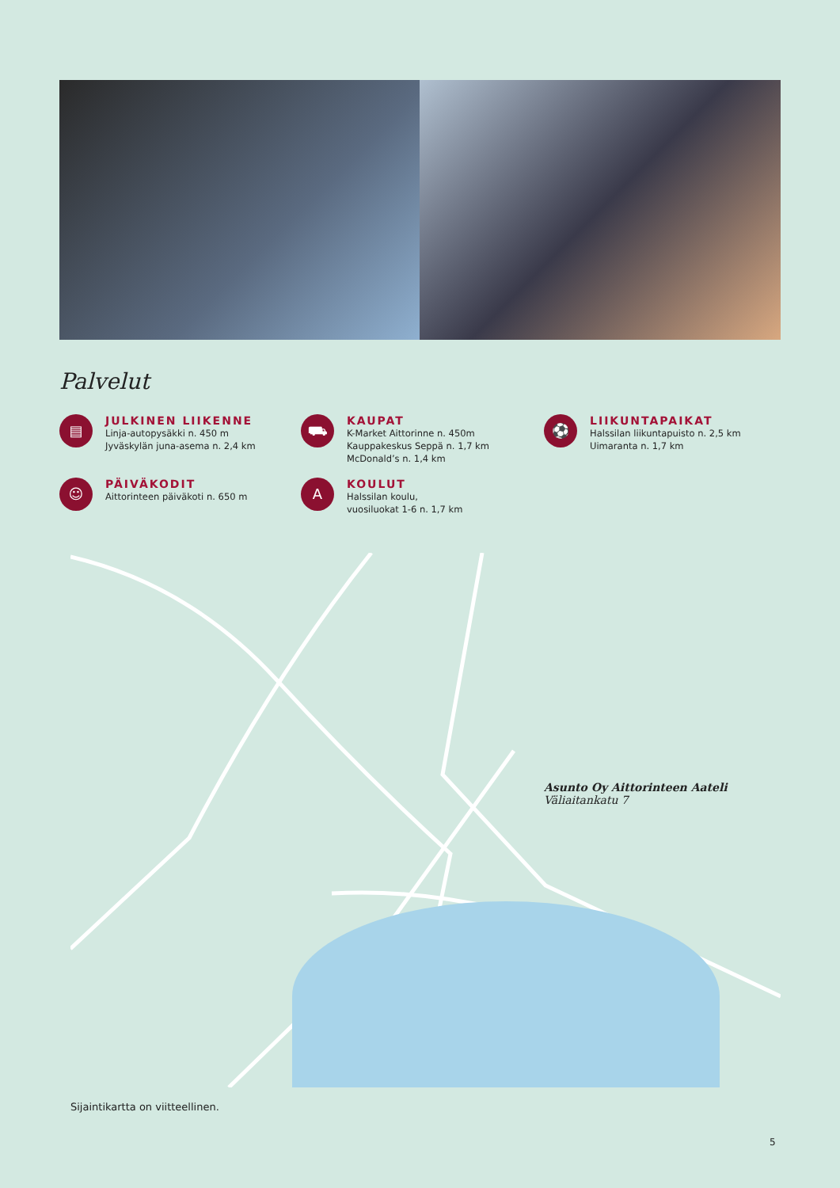Palvelut
▤
JULKINEN LIIKENNE
Linja-autopysäkki n. 450 m
Jyväskylän juna-asema n. 2,4 km
⛟
KAUPAT
K-Market Aittorinne n. 450m
Kauppakeskus Seppä n. 1,7 km
McDonald’s n. 1,4 km
⚽
LIIKUNTAPAIKAT
Halssilan liikuntapuisto n. 2,5 km
Uimaranta n. 1,7 km
☺
PÄIVÄKODIT
Aittorinteen päiväkoti n. 650 m
A
KOULUT
Halssilan koulu,
vuosiluokat 1-6 n. 1,7 km
Asunto Oy Aittorinteen Aateli
Väliaitankatu 7
Sijaintikartta on viitteellinen.
5